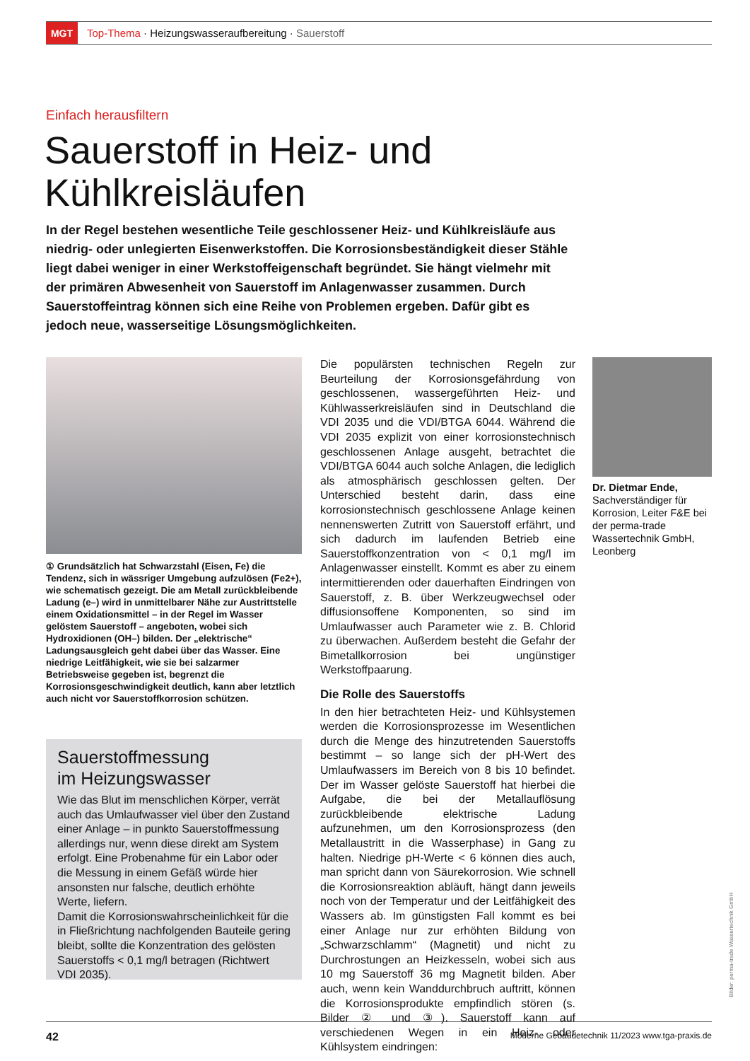MGT
Top-Thema · Heizungswasseraufbereitung · Sauerstoff
Einfach herausfiltern
Sauerstoff in Heiz- und
Kühlkreisläufen
In der Regel bestehen wesentliche Teile geschlossener Heiz- und Kühlkreisläufe aus niedrig- oder unlegierten Eisenwerkstoffen. Die Korrosionsbeständigkeit dieser Stähle liegt dabei weniger in einer Werkstoffeigenschaft begründet. Sie hängt vielmehr mit der primären Abwesenheit von Sauerstoff im Anlagenwasser zusammen. Durch Sauerstoffeintrag können sich eine Reihe von Problemen ergeben. Dafür gibt es jedoch neue, wasserseitige Lösungsmöglichkeiten.
① Grundsätzlich hat Schwarzstahl (Eisen, Fe) die Tendenz, sich in wässriger Umgebung aufzulösen (Fe2+), wie schematisch gezeigt. Die am Metall zurückbleibende Ladung (e–) wird in unmittelbarer Nähe zur Austrittstelle einem Oxidationsmittel – in der Regel im Wasser gelöstem Sauerstoff – angeboten, wobei sich Hydroxidionen (OH–) bilden. Der „elektrische“ Ladungsausgleich geht dabei über das Wasser. Eine niedrige Leitfähigkeit, wie sie bei salzarmer Betriebsweise gegeben ist, begrenzt die Korrosionsgeschwindigkeit deutlich, kann aber letztlich auch nicht vor Sauerstoffkorrosion schützen.
Sauerstoffmessung
im Heizungswasser
Wie das Blut im menschlichen Körper, verrät auch das Umlaufwasser viel über den Zustand einer Anlage – in punkto Sauerstoffmessung allerdings nur, wenn diese direkt am System erfolgt. Eine Probenahme für ein Labor oder die Messung in einem Gefäß würde hier ansonsten nur falsche, deutlich erhöhte Werte, liefern.
Damit die Korrosionswahrscheinlichkeit für die in Fließrichtung nachfolgenden Bauteile gering bleibt, sollte die Konzentration des gelösten Sauerstoffs < 0,1 mg/l betragen (Richtwert VDI 2035).
Die populärsten technischen Regeln zur Beurteilung der Korrosionsgefährdung von geschlossenen, wassergeführten Heiz- und Kühlwasserkreisläufen sind in Deutschland die VDI 2035 und die VDI/BTGA 6044. Während die VDI 2035 explizit von einer korrosionstechnisch geschlossenen Anlage ausgeht, betrachtet die VDI/BTGA 6044 auch solche Anlagen, die lediglich als atmosphärisch geschlossen gelten. Der Unterschied besteht darin, dass eine korrosionstechnisch geschlossene Anlage keinen nennenswerten Zutritt von Sauerstoff erfährt, und sich dadurch im laufenden Betrieb eine Sauerstoffkonzentration von < 0,1 mg/l im Anlagenwasser einstellt. Kommt es aber zu einem intermittierenden oder dauerhaften Eindringen von Sauerstoff, z. B. über Werkzeugwechsel oder diffusionsoffene Komponenten, so sind im Umlaufwasser auch Parameter wie z. B. Chlorid zu überwachen. Außerdem besteht die Gefahr der Bimetallkorrosion bei ungünstiger Werkstoffpaarung.
Die Rolle des Sauerstoffs
In den hier betrachteten Heiz- und Kühlsystemen werden die Korrosionsprozesse im Wesentlichen durch die Menge des hinzutretenden Sauerstoffs bestimmt – so lange sich der pH-Wert des Umlaufwassers im Bereich von 8 bis 10 befindet. Der im Wasser gelöste Sauerstoff hat hierbei die Aufgabe, die bei der Metallauflösung zurückbleibende elektrische Ladung aufzunehmen, um den Korrosionsprozess (den Metallaustritt in die Wasserphase) in Gang zu halten. Niedrige pH-Werte < 6 können dies auch, man spricht dann von Säurekorrosion. Wie schnell die Korrosionsreaktion abläuft, hängt dann jeweils noch von der Temperatur und der Leitfähigkeit des Wassers ab. Im günstigsten Fall kommt es bei einer Anlage nur zur erhöhten Bildung von „Schwarzschlamm“ (Magnetit) und nicht zu Durchrostungen an Heizkesseln, wobei sich aus 10 mg Sauerstoff 36 mg Magnetit bilden. Aber auch, wenn kein Wanddurchbruch auftritt, können die Korrosionsprodukte empfindlich stören (s. Bilder ② und ③). Sauerstoff kann auf verschiedenen Wegen in ein Heiz- oder Kühlsystem eindringen:
Dr. Dietmar Ende,
Sachverständiger für Korrosion, Leiter F&E bei der perma-trade Wassertechnik GmbH, Leonberg
Bilder: perma-trade Wassertechnik GmbH
42 Moderne Gebäudetechnik 11/2023 www.tga-praxis.de